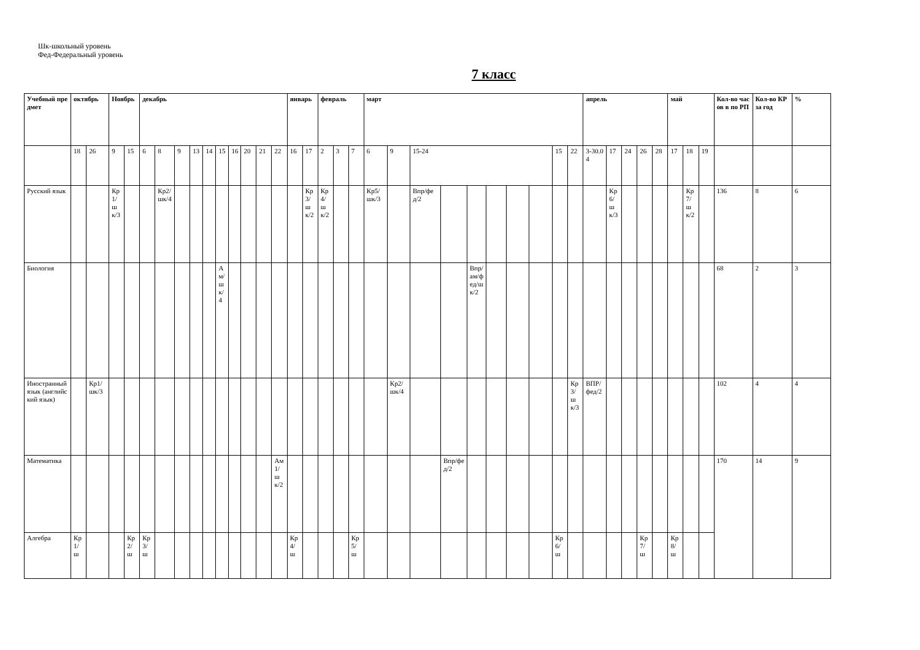Шк-школьный уровень
Фед-Федеральный уровень
7 класс
| Учебный предмет | октябрь | | Ноябрь | | декабрь | | | | | | | | | | январь | | февраль | | | март | | | | | | | | | | апрель | | | | | май | | | Кол-во часов в по РП | Кол-во КР за год | % |
| --- | --- | --- | --- | --- | --- | --- | --- | --- | --- | --- | --- | --- | --- | --- | --- | --- | --- | --- | --- | --- | --- | --- | --- | --- | --- | --- | --- | --- | --- | --- | --- | --- | --- | --- | --- | --- | --- | --- | --- | --- |
| | 18 | 26 | 9 | 15 | 6 | 8 | 9 | 13 | 14 | 15 | 16 | 20 | 21 | 22 | 16 | 17 | 2 | 3 | 7 | 6 | 9 | 15-24 | | | | | | 15 | 22 | 3-30.04 | 17 | 24 | 26 | 28 | 17 | 18 | 19 | | | |
| Русский язык | | | Кр1/шк/3 | | | Кр2/шк/4 | | | | | | | | | | Кр3/шк/2 | Кр4/шк/2 | | | Кр5/шк/3 | | Впр/фед/2 | | | | | | | | | Кр6/шк/3 | | | | | Кр7/шк/2 | | 136 | 8 | 6 |
| Биология | | | | | | | | | | Ам/шк/4 | | | | | | | | | | | | | | Впр/ам/фед/шк/2 | | | | | | | | | | | | | | 68 | 2 | 3 |
| Иностранный язык (английский язык) | | Кр1/шк/3 | | | | | | | | | | | | | | | | | | | Кр2/шк/4 | | | | | | | | Кр3/шк/3 | ВПР/фед/2 | | | | | | | | 102 | 4 | 4 |
| Математика | | | | | | | | | | | | | | Ам1/шк/2 | | | | | | | | | Впр/фед/2 | | | | | | | | | | | | | | | 170 | 14 | 9 |
| Алгебра | Кр1/ш | | | Кр2/ш | Кр3/ш | | | | | | | | | | Кр4/ш | | | | Кр5/ш | | | | | | | | | Кр6/ш | | | | | Кр7/ш | | Кр8/ш | | | | | |